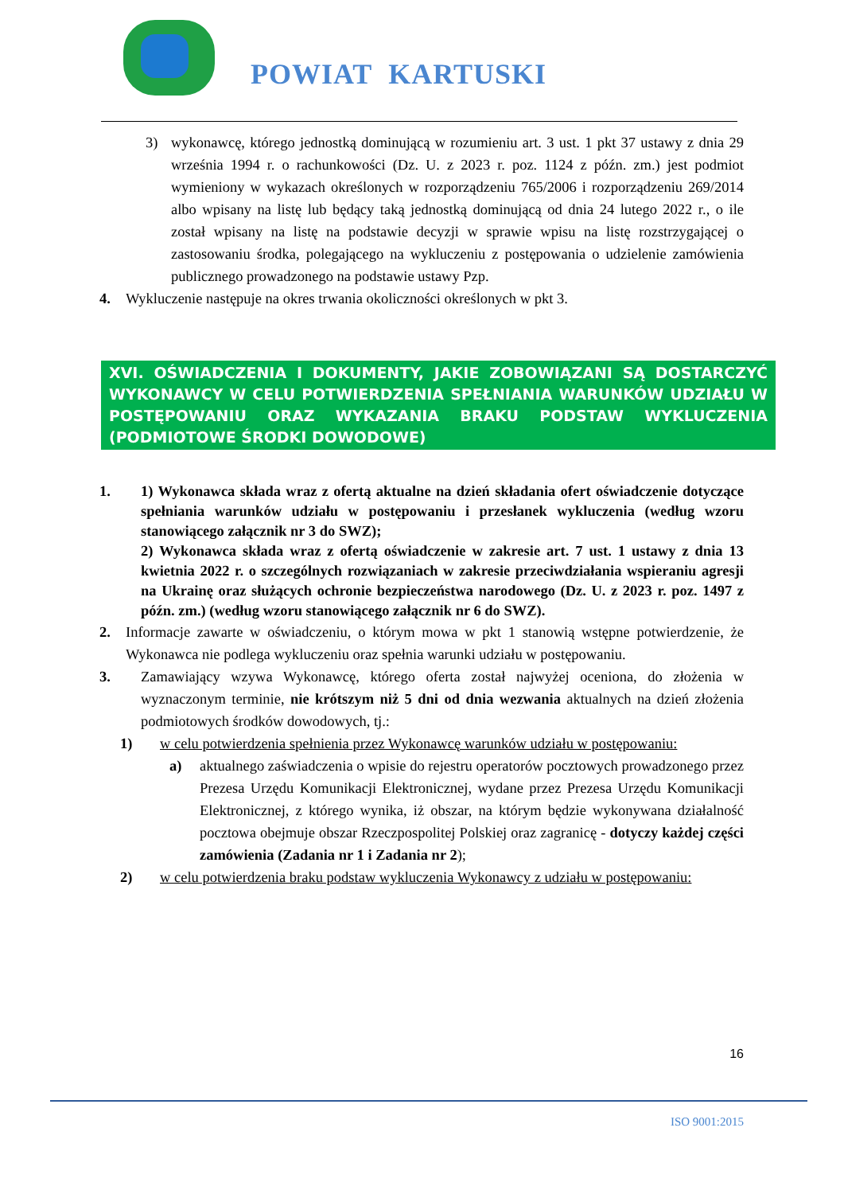POWIAT KARTUSKI
3) wykonawcę, którego jednostką dominującą w rozumieniu art. 3 ust. 1 pkt 37 ustawy z dnia 29 września 1994 r. o rachunkowości (Dz. U. z 2023 r. poz. 1124 z późn. zm.) jest podmiot wymieniony w wykazach określonych w rozporządzeniu 765/2006 i rozporządzeniu 269/2014 albo wpisany na listę lub będący taką jednostką dominującą od dnia 24 lutego 2022 r., o ile został wpisany na listę na podstawie decyzji w sprawie wpisu na listę rozstrzygającej o zastosowaniu środka, polegającego na wykluczeniu z postępowania o udzielenie zamówienia publicznego prowadzonego na podstawie ustawy Pzp.
4. Wykluczenie następuje na okres trwania okoliczności określonych w pkt 3.
XVI. OŚWIADCZENIA I DOKUMENTY, JAKIE ZOBOWIĄZANI SĄ DOSTARCZYĆ WYKONAWCY W CELU POTWIERDZENIA SPEŁNIANIA WARUNKÓW UDZIAŁU W POSTĘPOWANIU ORAZ WYKAZANIA BRAKU PODSTAW WYKLUCZENIA (PODMIOTOWE ŚRODKI DOWODOWE)
1. 1) Wykonawca składa wraz z ofertą aktualne na dzień składania ofert oświadczenie dotyczące spełniania warunków udziału w postępowaniu i przesłanek wykluczenia (według wzoru stanowiącego załącznik nr 3 do SWZ);
2) Wykonawca składa wraz z ofertą oświadczenie w zakresie art. 7 ust. 1 ustawy z dnia 13 kwietnia 2022 r. o szczególnych rozwiązaniach w zakresie przeciwdziałania wspieraniu agresji na Ukrainę oraz służących ochronie bezpieczeństwa narodowego (Dz. U. z 2023 r. poz. 1497 z późn. zm.) (według wzoru stanowiącego załącznik nr 6 do SWZ).
2. Informacje zawarte w oświadczeniu, o którym mowa w pkt 1 stanowią wstępne potwierdzenie, że Wykonawca nie podlega wykluczeniu oraz spełnia warunki udziału w postępowaniu.
3. Zamawiający wzywa Wykonawcę, którego oferta został najwyżej oceniona, do złożenia w wyznaczonym terminie, nie krótszym niż 5 dni od dnia wezwania aktualnych na dzień złożenia podmiotowych środków dowodowych, tj.:
1) w celu potwierdzenia spełnienia przez Wykonawcę warunków udziału w postępowaniu:
a) aktualnego zaświadczenia o wpisie do rejestru operatorów pocztowych prowadzonego przez Prezesa Urzędu Komunikacji Elektronicznej, wydane przez Prezesa Urzędu Komunikacji Elektronicznej, z którego wynika, iż obszar, na którym będzie wykonywana działalność pocztowa obejmuje obszar Rzeczpospolitej Polskiej oraz zagranicę - dotyczy każdej części zamówienia (Zadania nr 1 i Zadania nr 2);
2) w celu potwierdzenia braku podstaw wykluczenia Wykonawcy z udziału w postępowaniu:
16
ISO 9001:2015